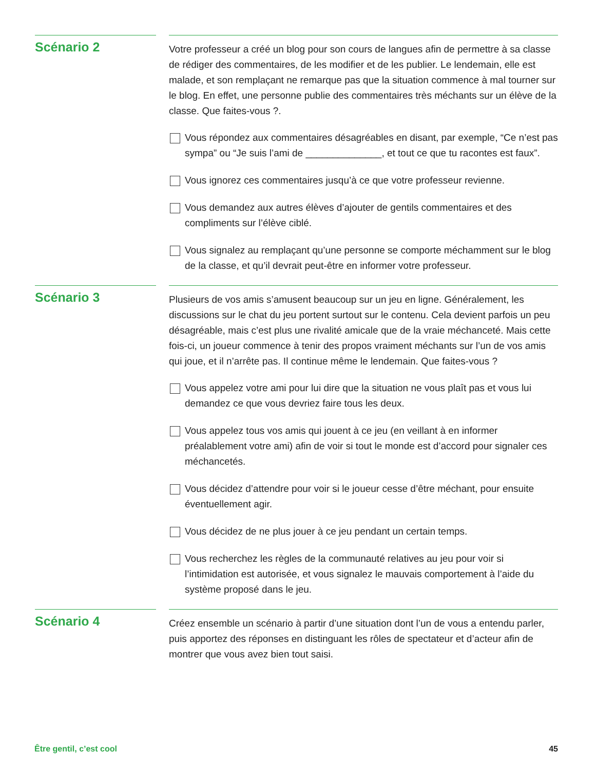Scénario 2
Votre professeur a créé un blog pour son cours de langues afin de permettre à sa classe de rédiger des commentaires, de les modifier et de les publier. Le lendemain, elle est malade, et son remplaçant ne remarque pas que la situation commence à mal tourner sur le blog. En effet, une personne publie des commentaires très méchants sur un élève de la classe. Que faites-vous ?.
Vous répondez aux commentaires désagréables en disant, par exemple, “Ce n’est pas sympa” ou “Je suis l’ami de ______________, et tout ce que tu racontes est faux”.
Vous ignorez ces commentaires jusqu’à ce que votre professeur revienne.
Vous demandez aux autres élèves d’ajouter de gentils commentaires et des compliments sur l’élève ciblé.
Vous signalez au remplaçant qu’une personne se comporte méchamment sur le blog de la classe, et qu’il devrait peut-être en informer votre professeur.
Scénario 3
Plusieurs de vos amis s’amusent beaucoup sur un jeu en ligne. Généralement, les discussions sur le chat du jeu portent surtout sur le contenu. Cela devient parfois un peu désagréable, mais c’est plus une rivalité amicale que de la vraie méchanceté. Mais cette fois-ci, un joueur commence à tenir des propos vraiment méchants sur l’un de vos amis qui joue, et il n’arrête pas. Il continue même le lendemain. Que faites-vous ?
Vous appelez votre ami pour lui dire que la situation ne vous plaît pas et vous lui demandez ce que vous devriez faire tous les deux.
Vous appelez tous vos amis qui jouent à ce jeu (en veillant à en informer préalablement votre ami) afin de voir si tout le monde est d’accord pour signaler ces méchancetés.
Vous décidez d’attendre pour voir si le joueur cesse d’être méchant, pour ensuite éventuellement agir.
Vous décidez de ne plus jouer à ce jeu pendant un certain temps.
Vous recherchez les règles de la communauté relatives au jeu pour voir si l’intimidation est autorisée, et vous signalez le mauvais comportement à l’aide du système proposé dans le jeu.
Scénario 4
Créez ensemble un scénario à partir d’une situation dont l’un de vous a entendu parler, puis apportez des réponses en distinguant les rôles de spectateur et d’acteur afin de montrer que vous avez bien tout saisi.
Être gentil, c’est cool 45